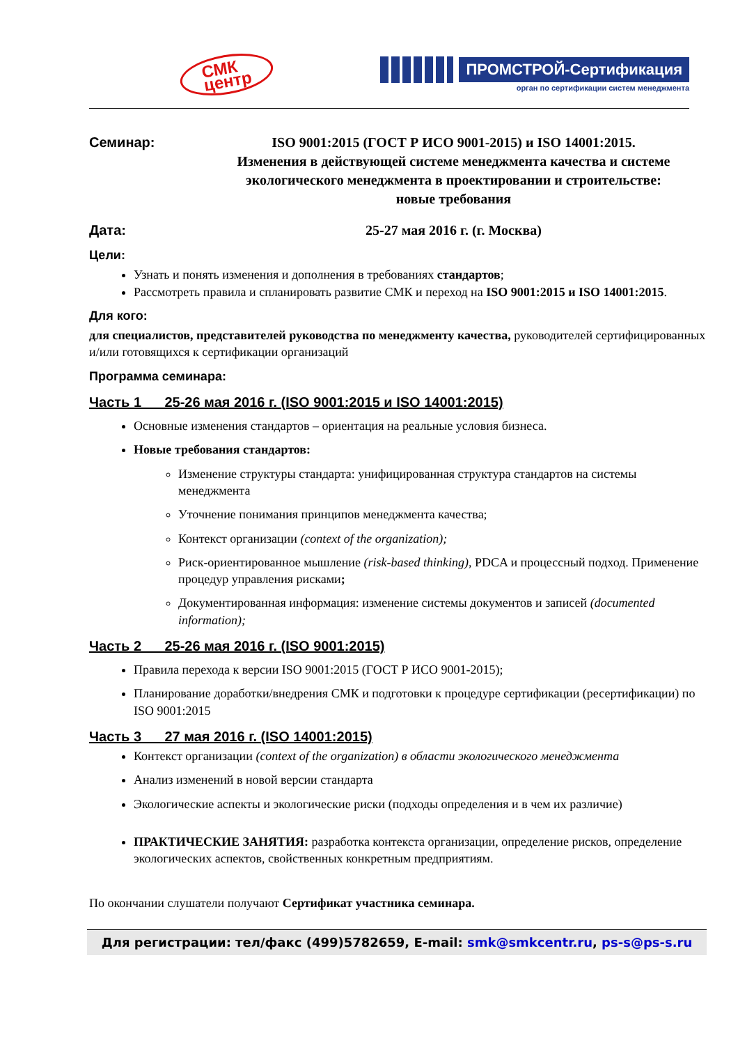СМК
центр
ПРОМСТРОЙ-Сертификация
орган по сертификации систем менеджмента
Семинар: ISO 9001:2015 (ГОСТ Р ИСО 9001-2015) и ISO 14001:2015.
Изменения в действующей системе менеджмента качества и системе экологического менеджмента в проектировании и строительстве:
новые требования
Дата: 25-27 мая 2016 г. (г. Москва)
Цели:
Узнать и понять изменения и дополнения в требованиях стандартов;
Рассмотреть правила и спланировать развитие СМК и переход на ISO 9001:2015 и ISO 14001:2015.
Для кого:
для специалистов, представителей руководства по менеджменту качества, руководителей сертифицированных и/или готовящихся к сертификации организаций
Программа семинара:
Часть 1 25-26 мая 2016 г. (ISO 9001:2015 и ISO 14001:2015)
Основные изменения стандартов – ориентация на реальные условия бизнеса.
Новые требования стандартов:
Изменение структуры стандарта: унифицированная структура стандартов на системы менеджмента
Уточнение понимания принципов менеджмента качества;
Контекст организации (context of the organization);
Риск-ориентированное мышление (risk-based thinking), PDCA и процессный подход. Применение процедур управления рисками;
Документированная информация: изменение системы документов и записей (documented information);
Часть 2 25-26 мая 2016 г. (ISO 9001:2015)
Правила перехода к версии ISO 9001:2015 (ГОСТ Р ИСО 9001-2015);
Планирование доработки/внедрения СМК и подготовки к процедуре сертификации (ресертификации) по ISO 9001:2015
Часть 3 27 мая 2016 г. (ISO 14001:2015)
Контекст организации (context of the organization) в области экологического менеджмента
Анализ изменений в новой версии стандарта
Экологические аспекты и экологические риски (подходы определения и в чем их различие)
ПРАКТИЧЕСКИЕ ЗАНЯТИЯ: разработка контекста организации, определение рисков, определение экологических аспектов, свойственных конкретным предприятиям.
По окончании слушатели получают Сертификат участника семинара.
Для регистрации: тел/факс (499)5782659, E-mail: smk@smkcentr.ru, ps-s@ps-s.ru